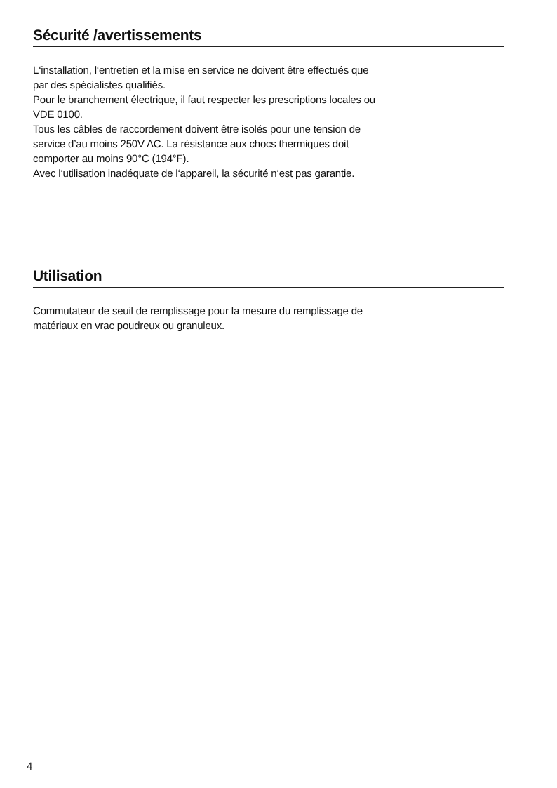Sécurité /avertissements
L‘installation, l‘entretien et la mise en service ne doivent être effectués que
par des spécialistes qualifiés.
Pour le branchement électrique, il faut respecter les prescriptions locales ou
VDE 0100.
Tous les câbles de raccordement doivent être isolés pour une tension de
service d’au moins 250V AC. La résistance aux chocs thermiques doit
comporter au moins 90°C (194°F).
Avec l‘utilisation inadéquate de l‘appareil, la sécurité n‘est pas garantie.
Utilisation
Commutateur de seuil de remplissage pour la mesure du remplissage de
matériaux en vrac poudreux ou granuleux.
4